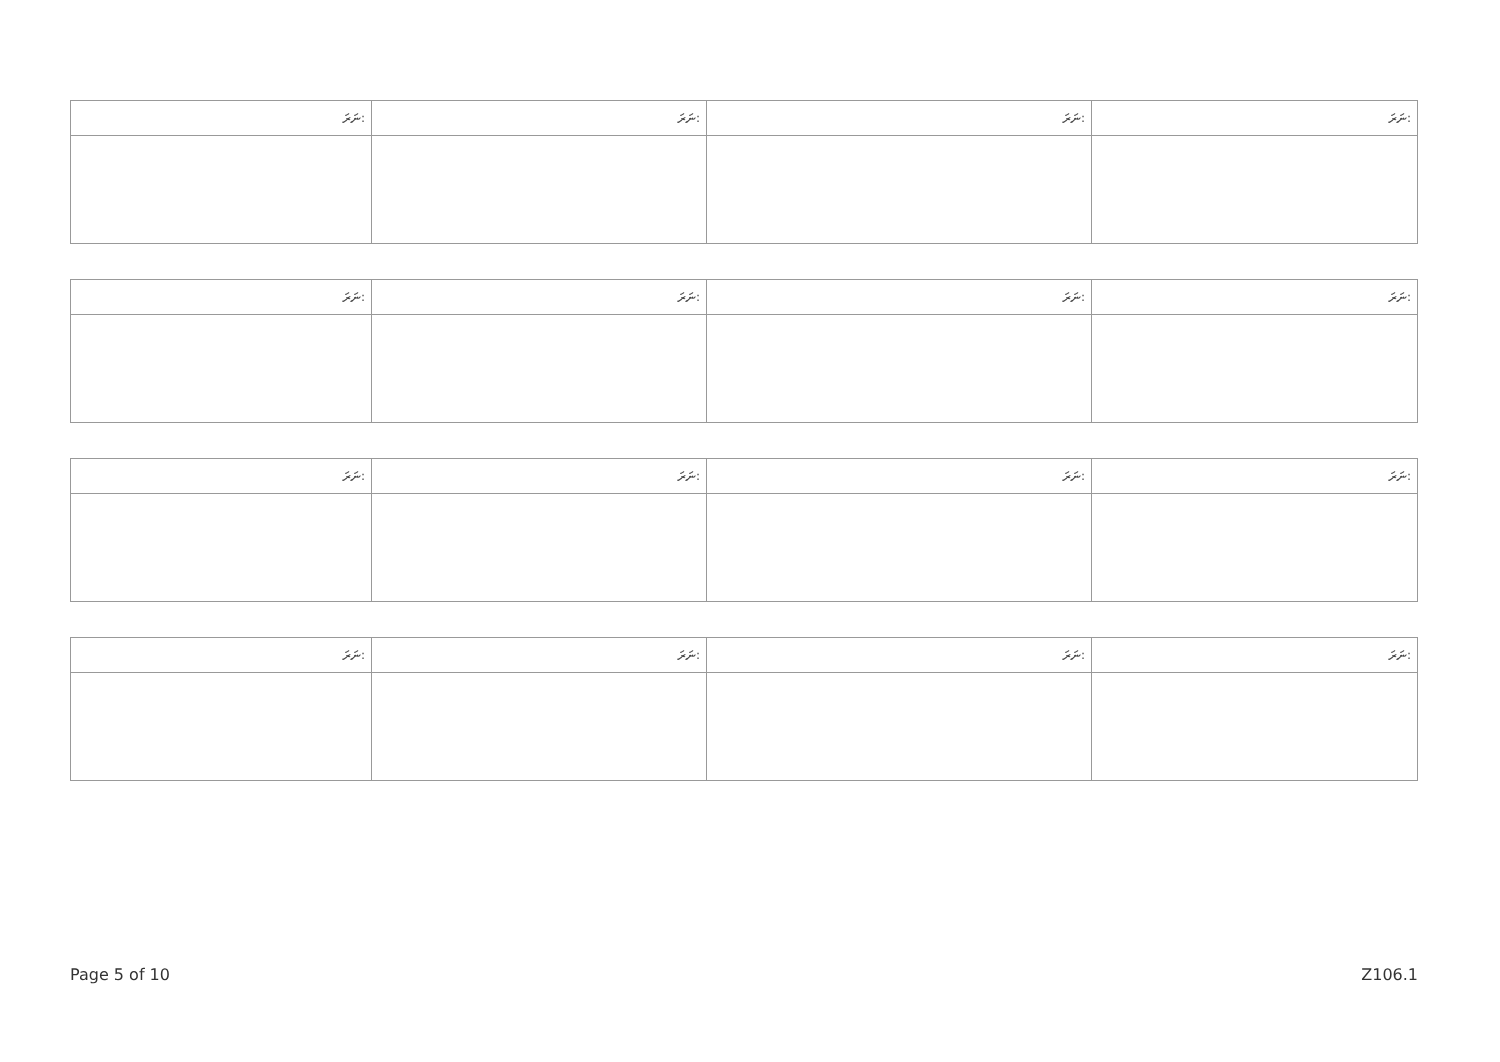| ނަރަ: | ނަރަ: | ނަރަ: | ނަރަ: |
| --- | --- | --- | --- |
| ނަރަ: | ނަރަ: | ނަރަ: | ނަރަ: |
| --- | --- | --- | --- |
| ނަރަ: | ނަރަ: | ނަރަ: | ނަރަ: |
| --- | --- | --- | --- |
| ނަރަ: | ނަރަ: | ނަރަ: | ނަރަ: |
| --- | --- | --- | --- |
Page 5 of 10 Z106.1